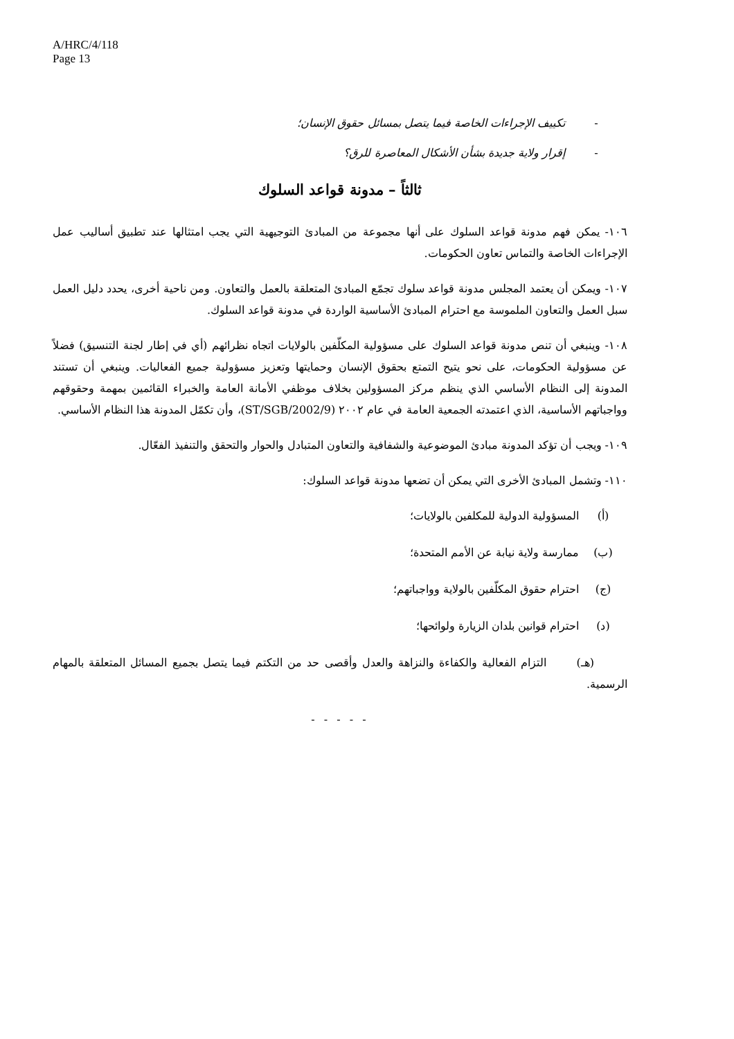A/HRC/4/118
Page 13
- تكييف الإجراءات الخاصة فيما يتصل بمسائل حقوق الإنسان؛
- إقرار ولاية جديدة بشأن الأشكال المعاصرة للرق؟
ثالثاً – مدونة قواعد السلوك
١٠٦- يمكن فهم مدونة قواعد السلوك على أنها مجموعة من المبادئ التوجيهية التي يجب امتثالها عند تطبيق أساليب عمل الإجراءات الخاصة والتماس تعاون الحكومات.
١٠٧- ويمكن أن يعتمد المجلس مدونة قواعد سلوك تجمّع المبادئ المتعلقة بالعمل والتعاون. ومن ناحية أخرى، يحدد دليل العمل سبل العمل والتعاون الملموسة مع احترام المبادئ الأساسية الواردة في مدونة قواعد السلوك.
١٠٨- وينبغي أن تنص مدونة قواعد السلوك على مسؤولية المكلّفين بالولايات اتجاه نظرائهم (أي في إطار لجنة التنسيق) فضلاً عن مسؤولية الحكومات، على نحو يتيح التمتع بحقوق الإنسان وحمايتها وتعزيز مسؤولية جميع الفعاليات. وينبغي أن تستند المدونة إلى النظام الأساسي الذي ينظم مركز المسؤولين بخلاف موظفي الأمانة العامة والخبراء القائمين بمهمة وحقوقهم وواجباتهم الأساسية، الذي اعتمدته الجمعية العامة في عام ٢٠٠٢ (ST/SGB/2002/9)، وأن تكمّل المدونة هذا النظام الأساسي.
١٠٩- ويجب أن تؤكد المدونة مبادئ الموضوعية والشفافية والتعاون المتبادل والحوار والتحقق والتنفيذ الفعّال.
١١٠- وتشمل المبادئ الأخرى التي يمكن أن تضعها مدونة قواعد السلوك:
(أ) المسؤولية الدولية للمكلفين بالولايات؛
(ب) ممارسة ولاية نيابة عن الأمم المتحدة؛
(ج) احترام حقوق المكلّفين بالولاية وواجباتهم؛
(د) احترام قوانين بلدان الزيارة ولوائحها؛
(هـ) التزام الفعالية والكفاءة والنزاهة والعدل وأقصى حد من التكتم فيما يتصل بجميع المسائل المتعلقة بالمهام الرسمية.
- - - - -